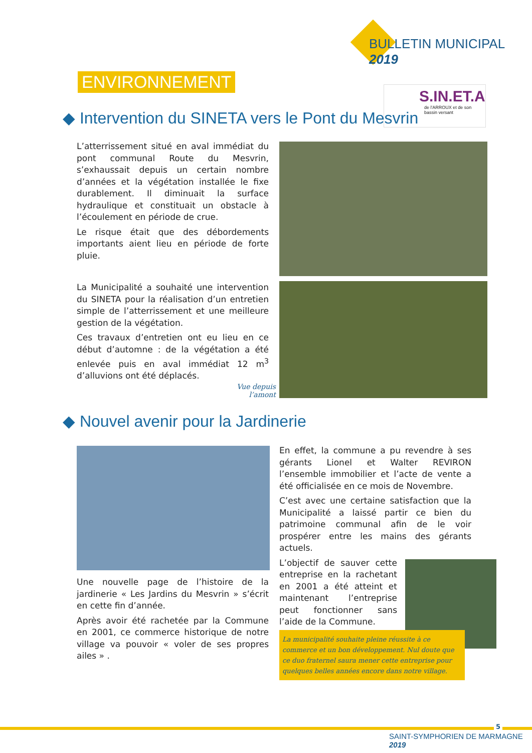BULLETIN MUNICIPAL 2019
ENVIRONNEMENT
S.IN.ET.A
de l'ARROUX et de son bassin versant
◆ Intervention du SINETA vers le Pont du Mesvrin
L’atterrissement situé en aval immédiat du pont communal Route du Mesvrin, s’exhaussait depuis un certain nombre d’années et la végétation installée le fixe durablement. Il diminuait la surface hydraulique et constituait un obstacle à l’écoulement en période de crue.
Le risque était que des débordements importants aient lieu en période de forte pluie.
La Municipalité a souhaité une intervention du SINETA pour la réalisation d’un entretien simple de l’atterrissement et une meilleure gestion de la végétation.
Ces travaux d’entretien ont eu lieu en ce début d’automne : de la végétation a été enlevée puis en aval immédiat 12 m<sup>3</sup> d’alluvions ont été déplacés.
Vue depuis l’amont
◆ Nouvel avenir pour la Jardinerie
Une nouvelle page de l’histoire de la jardinerie « Les Jardins du Mesvrin » s’écrit en cette fin d’année.
Après avoir été rachetée par la Commune en 2001, ce commerce historique de notre village va pouvoir « voler de ses propres ailes » .
En effet, la commune a pu revendre à ses gérants Lionel et Walter REVIRON l’ensemble immobilier et l’acte de vente a été officialisée en ce mois de Novembre.
C’est avec une certaine satisfaction que la Municipalité a laissé partir ce bien du patrimoine communal afin de le voir prospérer entre les mains des gérants actuels.
L’objectif de sauver cette entreprise en la rachetant en 2001 a été atteint et maintenant l’entreprise peut fonctionner sans l’aide de la Commune.
La municipalité souhaite pleine réussite à ce commerce et un bon développement. Nul doute que ce duo fraternel saura mener cette entreprise pour quelques belles années encore dans notre village.
5
SAINT-SYMPHORIEN DE MARMAGNE 2019